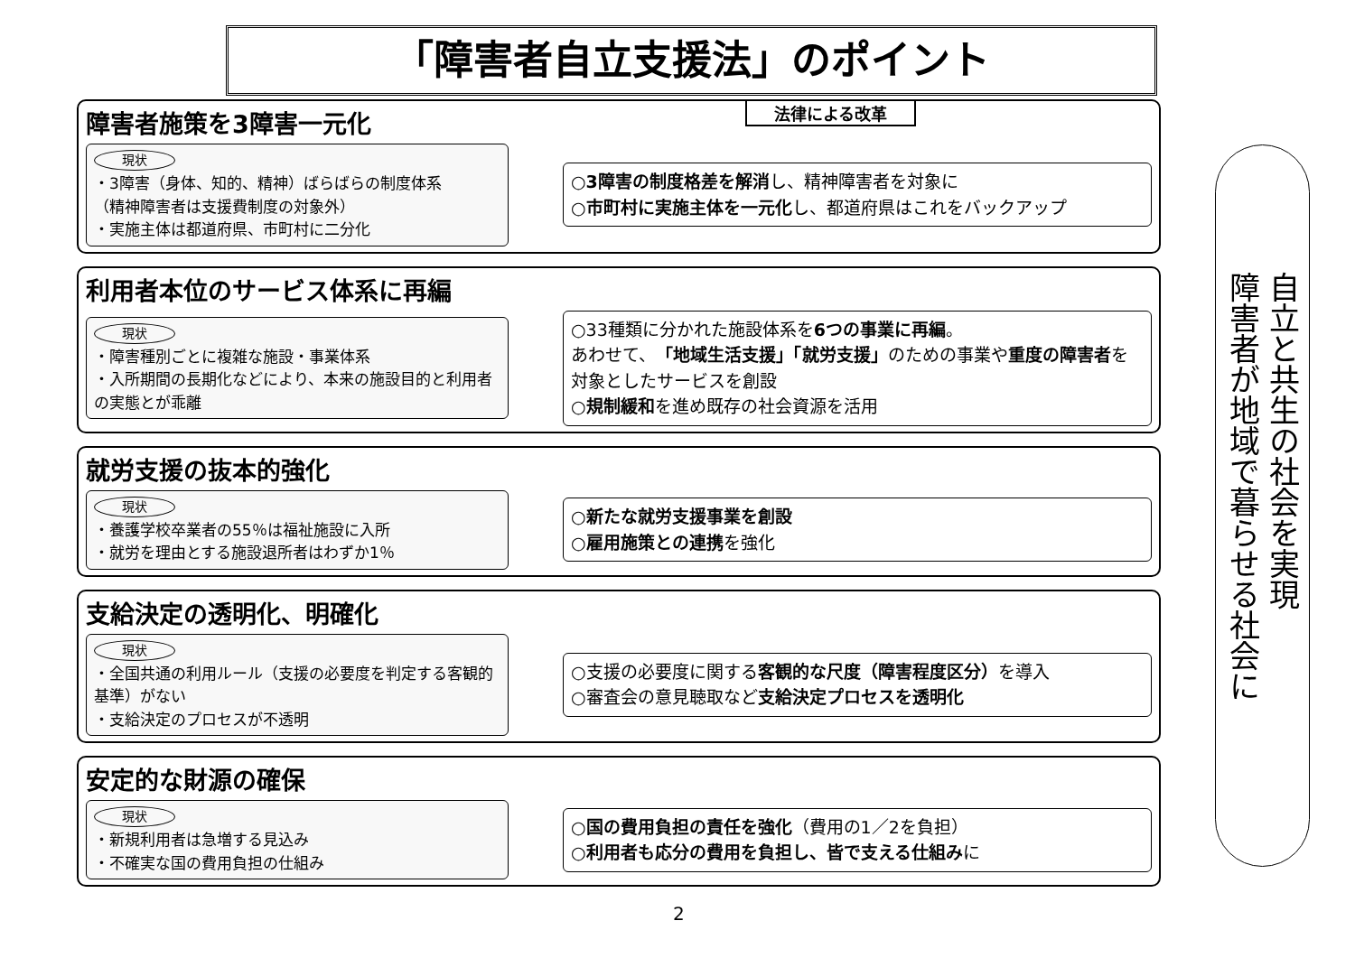「障害者自立支援法」のポイント
法律による改革
障害者施策を3障害一元化
現状
・3障害（身体、知的、精神）ばらばらの制度体系
（精神障害者は支援費制度の対象外）
・実施主体は都道府県、市町村に二分化
○3障害の制度格差を解消し、精神障害者を対象に
○市町村に実施主体を一元化し、都道府県はこれをバックアップ
利用者本位のサービス体系に再編
現状
・障害種別ごとに複雑な施設・事業体系
・入所期間の長期化などにより、本来の施設目的と利用者の実態とが乖離
○33種類に分かれた施設体系を6つの事業に再編。
あわせて、「地域生活支援」「就労支援」のための事業や重度の障害者を対象としたサービスを創設
○規制緩和を進め既存の社会資源を活用
就労支援の抜本的強化
現状
・養護学校卒業者の55％は福祉施設に入所
・就労を理由とする施設退所者はわずか1％
○新たな就労支援事業を創設
○雇用施策との連携を強化
支給決定の透明化、明確化
現状
・全国共通の利用ルール（支援の必要度を判定する客観的基準）がない
・支給決定のプロセスが不透明
○支援の必要度に関する客観的な尺度（障害程度区分）を導入
○審査会の意見聴取など支給決定プロセスを透明化
安定的な財源の確保
現状
・新規利用者は急増する見込み
・不確実な国の費用負担の仕組み
○国の費用負担の責任を強化（費用の1／2を負担）
○利用者も応分の費用を負担し、皆で支える仕組みに
自立と共生の社会を実現
障害者が地域で暮らせる社会に
2